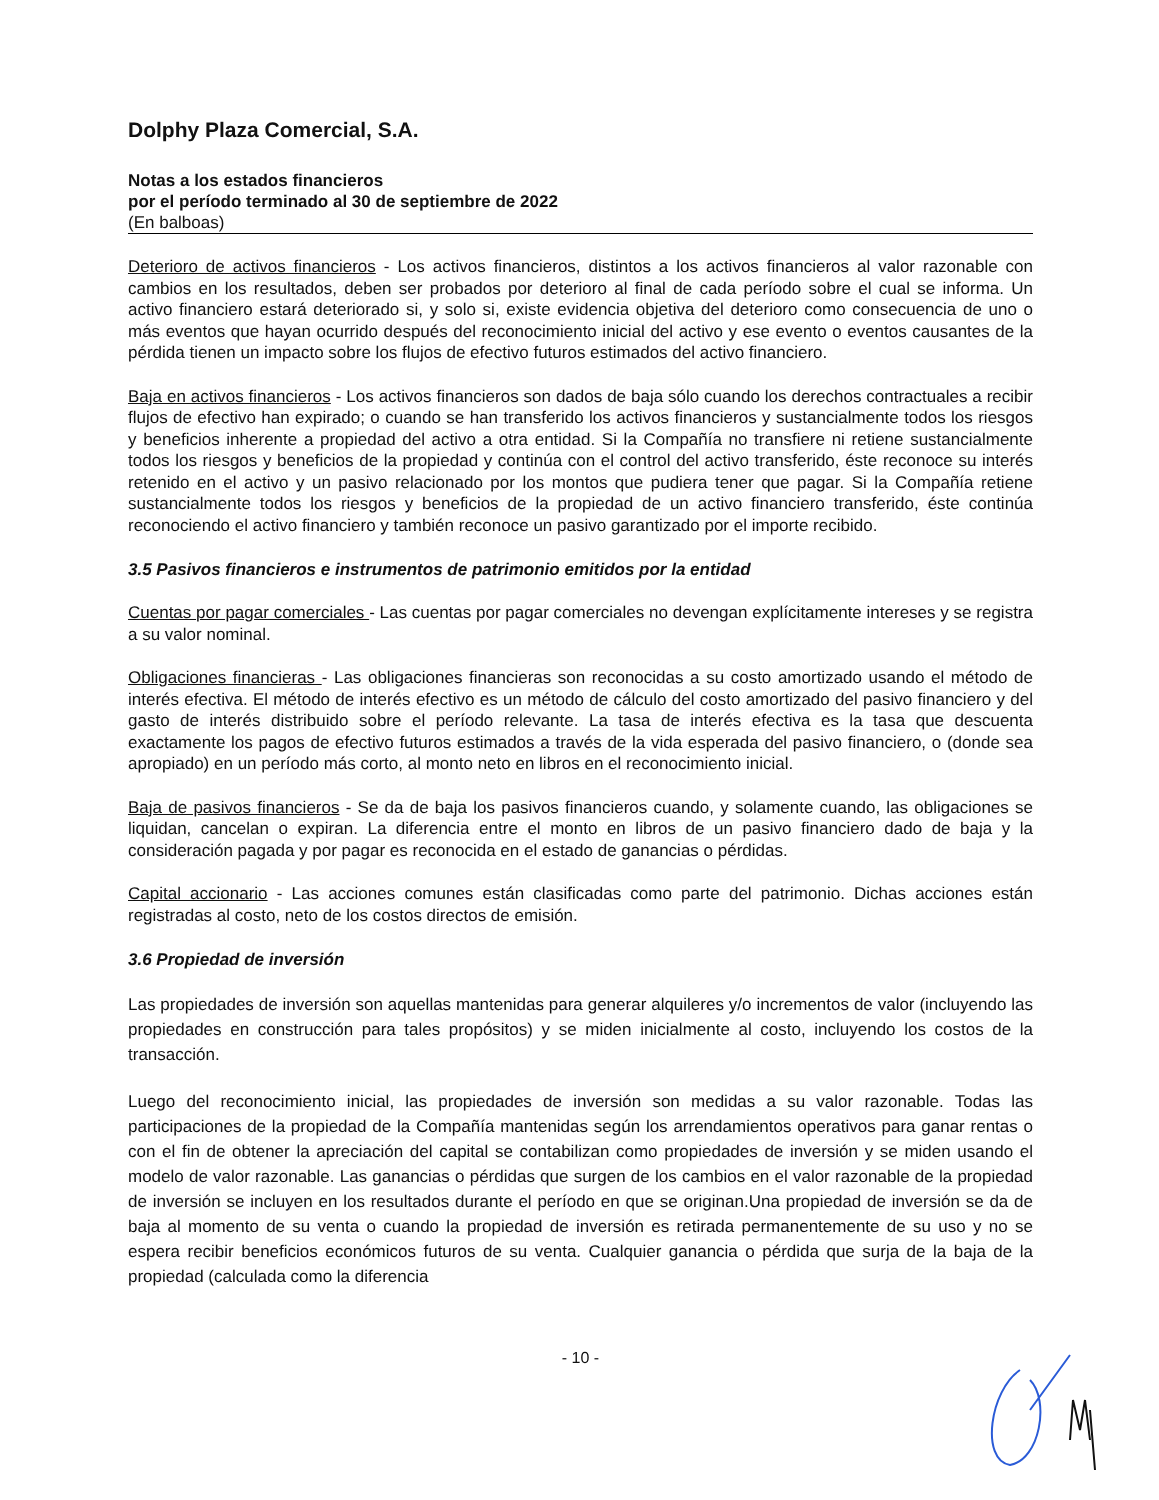Dolphy Plaza Comercial, S.A.
Notas a los estados financieros
por el período terminado al 30 de septiembre de 2022
(En balboas)
Deterioro de activos financieros - Los activos financieros, distintos a los activos financieros al valor razonable con cambios en los resultados, deben ser probados por deterioro al final de cada período sobre el cual se informa. Un activo financiero estará deteriorado si, y solo si, existe evidencia objetiva del deterioro como consecuencia de uno o más eventos que hayan ocurrido después del reconocimiento inicial del activo y ese evento o eventos causantes de la pérdida tienen un impacto sobre los flujos de efectivo futuros estimados del activo financiero.
Baja en activos financieros - Los activos financieros son dados de baja sólo cuando los derechos contractuales a recibir flujos de efectivo han expirado; o cuando se han transferido los activos financieros y sustancialmente todos los riesgos y beneficios inherente a propiedad del activo a otra entidad. Si la Compañía no transfiere ni retiene sustancialmente todos los riesgos y beneficios de la propiedad y continúa con el control del activo transferido, éste reconoce su interés retenido en el activo y un pasivo relacionado por los montos que pudiera tener que pagar. Si la Compañía retiene sustancialmente todos los riesgos y beneficios de la propiedad de un activo financiero transferido, éste continúa reconociendo el activo financiero y también reconoce un pasivo garantizado por el importe recibido.
3.5 Pasivos financieros e instrumentos de patrimonio emitidos por la entidad
Cuentas por pagar comerciales - Las cuentas por pagar comerciales no devengan explícitamente intereses y se registra a su valor nominal.
Obligaciones financieras - Las obligaciones financieras son reconocidas a su costo amortizado usando el método de interés efectiva. El método de interés efectivo es un método de cálculo del costo amortizado del pasivo financiero y del gasto de interés distribuido sobre el período relevante. La tasa de interés efectiva es la tasa que descuenta exactamente los pagos de efectivo futuros estimados a través de la vida esperada del pasivo financiero, o (donde sea apropiado) en un período más corto, al monto neto en libros en el reconocimiento inicial.
Baja de pasivos financieros - Se da de baja los pasivos financieros cuando, y solamente cuando, las obligaciones se liquidan, cancelan o expiran. La diferencia entre el monto en libros de un pasivo financiero dado de baja y la consideración pagada y por pagar es reconocida en el estado de ganancias o pérdidas.
Capital accionario - Las acciones comunes están clasificadas como parte del patrimonio. Dichas acciones están registradas al costo, neto de los costos directos de emisión.
3.6 Propiedad de inversión
Las propiedades de inversión son aquellas mantenidas para generar alquileres y/o incrementos de valor (incluyendo las propiedades en construcción para tales propósitos) y se miden inicialmente al costo, incluyendo los costos de la transacción.
Luego del reconocimiento inicial, las propiedades de inversión son medidas a su valor razonable. Todas las participaciones de la propiedad de la Compañía mantenidas según los arrendamientos operativos para ganar rentas o con el fin de obtener la apreciación del capital se contabilizan como propiedades de inversión y se miden usando el modelo de valor razonable. Las ganancias o pérdidas que surgen de los cambios en el valor razonable de la propiedad de inversión se incluyen en los resultados durante el período en que se originan.Una propiedad de inversión se da de baja al momento de su venta o cuando la propiedad de inversión es retirada permanentemente de su uso y no se espera recibir beneficios económicos futuros de su venta. Cualquier ganancia o pérdida que surja de la baja de la propiedad (calculada como la diferencia
- 10 -